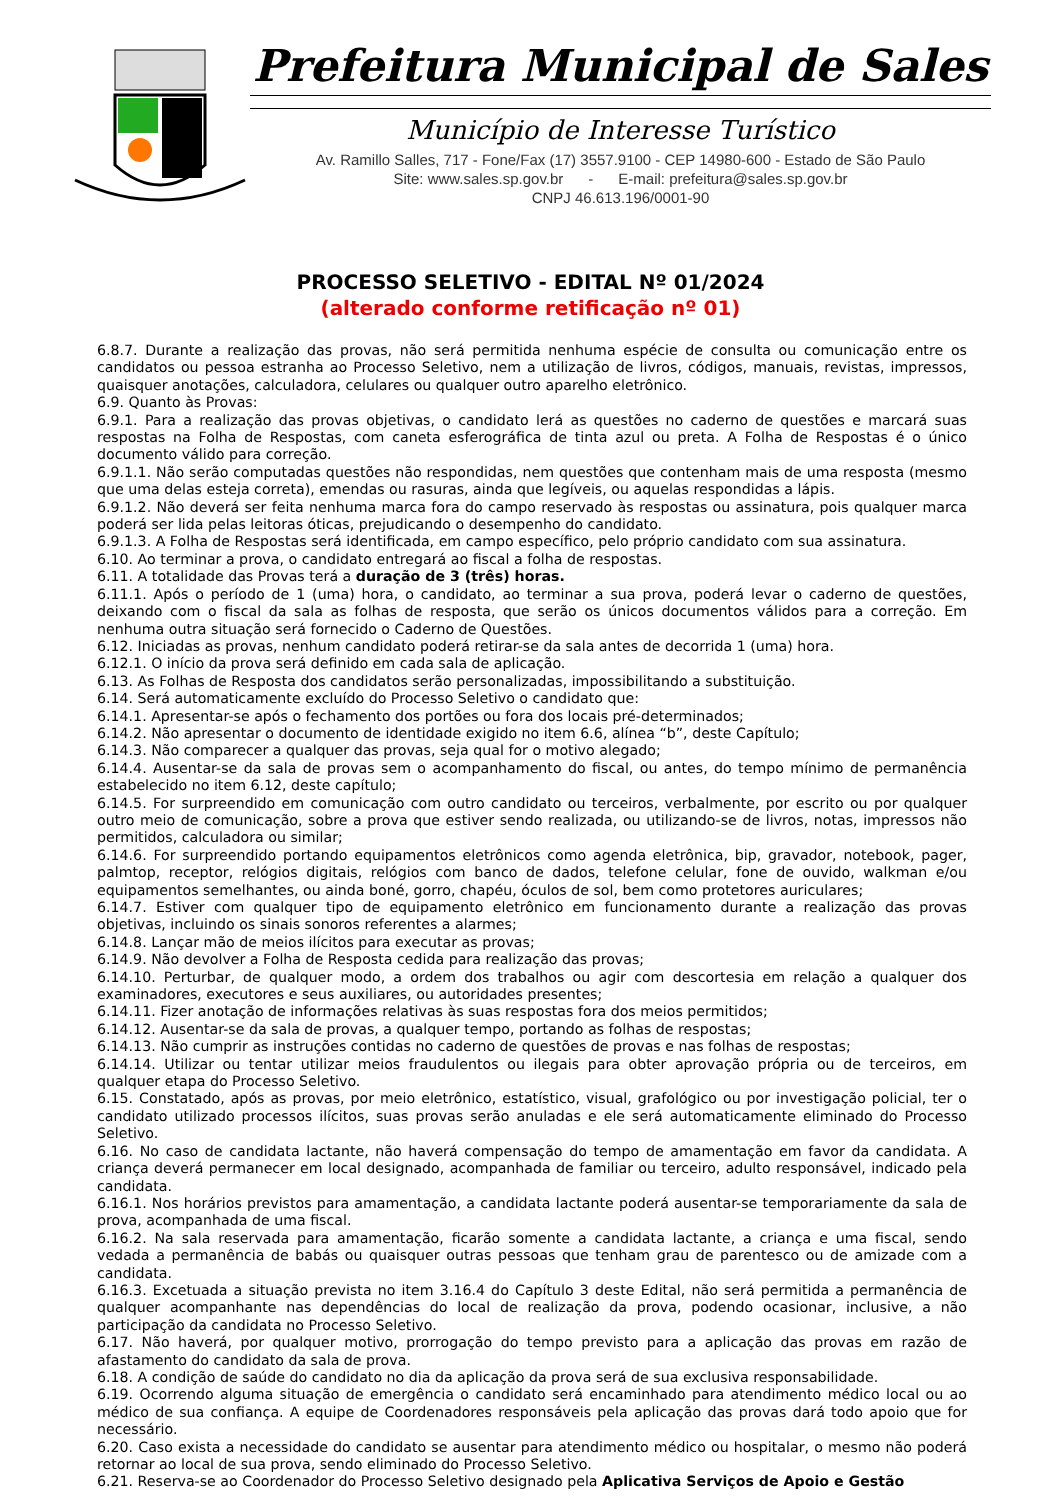Prefeitura Municipal de Sales
Município de Interesse Turístico
Av. Ramillo Salles, 717 - Fone/Fax (17) 3557.9100 - CEP 14980-600 - Estado de São Paulo
Site: www.sales.sp.gov.br - E-mail: prefeitura@sales.sp.gov.br
CNPJ 46.613.196/0001-90
PROCESSO SELETIVO - EDITAL Nº 01/2024
(alterado conforme retificação nº 01)
6.8.7. Durante a realização das provas, não será permitida nenhuma espécie de consulta ou comunicação entre os candidatos ou pessoa estranha ao Processo Seletivo, nem a utilização de livros, códigos, manuais, revistas, impressos, quaisquer anotações, calculadora, celulares ou qualquer outro aparelho eletrônico.
6.9. Quanto às Provas:
6.9.1. Para a realização das provas objetivas, o candidato lerá as questões no caderno de questões e marcará suas respostas na Folha de Respostas, com caneta esferográfica de tinta azul ou preta. A Folha de Respostas é o único documento válido para correção.
6.9.1.1. Não serão computadas questões não respondidas, nem questões que contenham mais de uma resposta (mesmo que uma delas esteja correta), emendas ou rasuras, ainda que legíveis, ou aquelas respondidas a lápis.
6.9.1.2. Não deverá ser feita nenhuma marca fora do campo reservado às respostas ou assinatura, pois qualquer marca poderá ser lida pelas leitoras óticas, prejudicando o desempenho do candidato.
6.9.1.3. A Folha de Respostas será identificada, em campo específico, pelo próprio candidato com sua assinatura.
6.10. Ao terminar a prova, o candidato entregará ao fiscal a folha de respostas.
6.11. A totalidade das Provas terá a duração de 3 (três) horas.
6.11.1. Após o período de 1 (uma) hora, o candidato, ao terminar a sua prova, poderá levar o caderno de questões, deixando com o fiscal da sala as folhas de resposta, que serão os únicos documentos válidos para a correção. Em nenhuma outra situação será fornecido o Caderno de Questões.
6.12. Iniciadas as provas, nenhum candidato poderá retirar-se da sala antes de decorrida 1 (uma) hora.
6.12.1. O início da prova será definido em cada sala de aplicação.
6.13. As Folhas de Resposta dos candidatos serão personalizadas, impossibilitando a substituição.
6.14. Será automaticamente excluído do Processo Seletivo o candidato que:
6.14.1. Apresentar-se após o fechamento dos portões ou fora dos locais pré-determinados;
6.14.2. Não apresentar o documento de identidade exigido no item 6.6, alínea “b”, deste Capítulo;
6.14.3. Não comparecer a qualquer das provas, seja qual for o motivo alegado;
6.14.4. Ausentar-se da sala de provas sem o acompanhamento do fiscal, ou antes, do tempo mínimo de permanência estabelecido no item 6.12, deste capítulo;
6.14.5. For surpreendido em comunicação com outro candidato ou terceiros, verbalmente, por escrito ou por qualquer outro meio de comunicação, sobre a prova que estiver sendo realizada, ou utilizando-se de livros, notas, impressos não permitidos, calculadora ou similar;
6.14.6. For surpreendido portando equipamentos eletrônicos como agenda eletrônica, bip, gravador, notebook, pager, palmtop, receptor, relógios digitais, relógios com banco de dados, telefone celular, fone de ouvido, walkman e/ou equipamentos semelhantes, ou ainda boné, gorro, chapéu, óculos de sol, bem como protetores auriculares;
6.14.7. Estiver com qualquer tipo de equipamento eletrônico em funcionamento durante a realização das provas objetivas, incluindo os sinais sonoros referentes a alarmes;
6.14.8. Lançar mão de meios ilícitos para executar as provas;
6.14.9. Não devolver a Folha de Resposta cedida para realização das provas;
6.14.10. Perturbar, de qualquer modo, a ordem dos trabalhos ou agir com descortesia em relação a qualquer dos examinadores, executores e seus auxiliares, ou autoridades presentes;
6.14.11. Fizer anotação de informações relativas às suas respostas fora dos meios permitidos;
6.14.12. Ausentar-se da sala de provas, a qualquer tempo, portando as folhas de respostas;
6.14.13. Não cumprir as instruções contidas no caderno de questões de provas e nas folhas de respostas;
6.14.14. Utilizar ou tentar utilizar meios fraudulentos ou ilegais para obter aprovação própria ou de terceiros, em qualquer etapa do Processo Seletivo.
6.15. Constatado, após as provas, por meio eletrônico, estatístico, visual, grafológico ou por investigação policial, ter o candidato utilizado processos ilícitos, suas provas serão anuladas e ele será automaticamente eliminado do Processo Seletivo.
6.16. No caso de candidata lactante, não haverá compensação do tempo de amamentação em favor da candidata. A criança deverá permanecer em local designado, acompanhada de familiar ou terceiro, adulto responsável, indicado pela candidata.
6.16.1. Nos horários previstos para amamentação, a candidata lactante poderá ausentar-se temporariamente da sala de prova, acompanhada de uma fiscal.
6.16.2. Na sala reservada para amamentação, ficarão somente a candidata lactante, a criança e uma fiscal, sendo vedada a permanência de babás ou quaisquer outras pessoas que tenham grau de parentesco ou de amizade com a candidata.
6.16.3. Excetuada a situação prevista no item 3.16.4 do Capítulo 3 deste Edital, não será permitida a permanência de qualquer acompanhante nas dependências do local de realização da prova, podendo ocasionar, inclusive, a não participação da candidata no Processo Seletivo.
6.17. Não haverá, por qualquer motivo, prorrogação do tempo previsto para a aplicação das provas em razão de afastamento do candidato da sala de prova.
6.18. A condição de saúde do candidato no dia da aplicação da prova será de sua exclusiva responsabilidade.
6.19. Ocorrendo alguma situação de emergência o candidato será encaminhado para atendimento médico local ou ao médico de sua confiança. A equipe de Coordenadores responsáveis pela aplicação das provas dará todo apoio que for necessário.
6.20. Caso exista a necessidade do candidato se ausentar para atendimento médico ou hospitalar, o mesmo não poderá retornar ao local de sua prova, sendo eliminado do Processo Seletivo.
6.21. Reserva-se ao Coordenador do Processo Seletivo designado pela Aplicativa Serviços de Apoio e Gestão